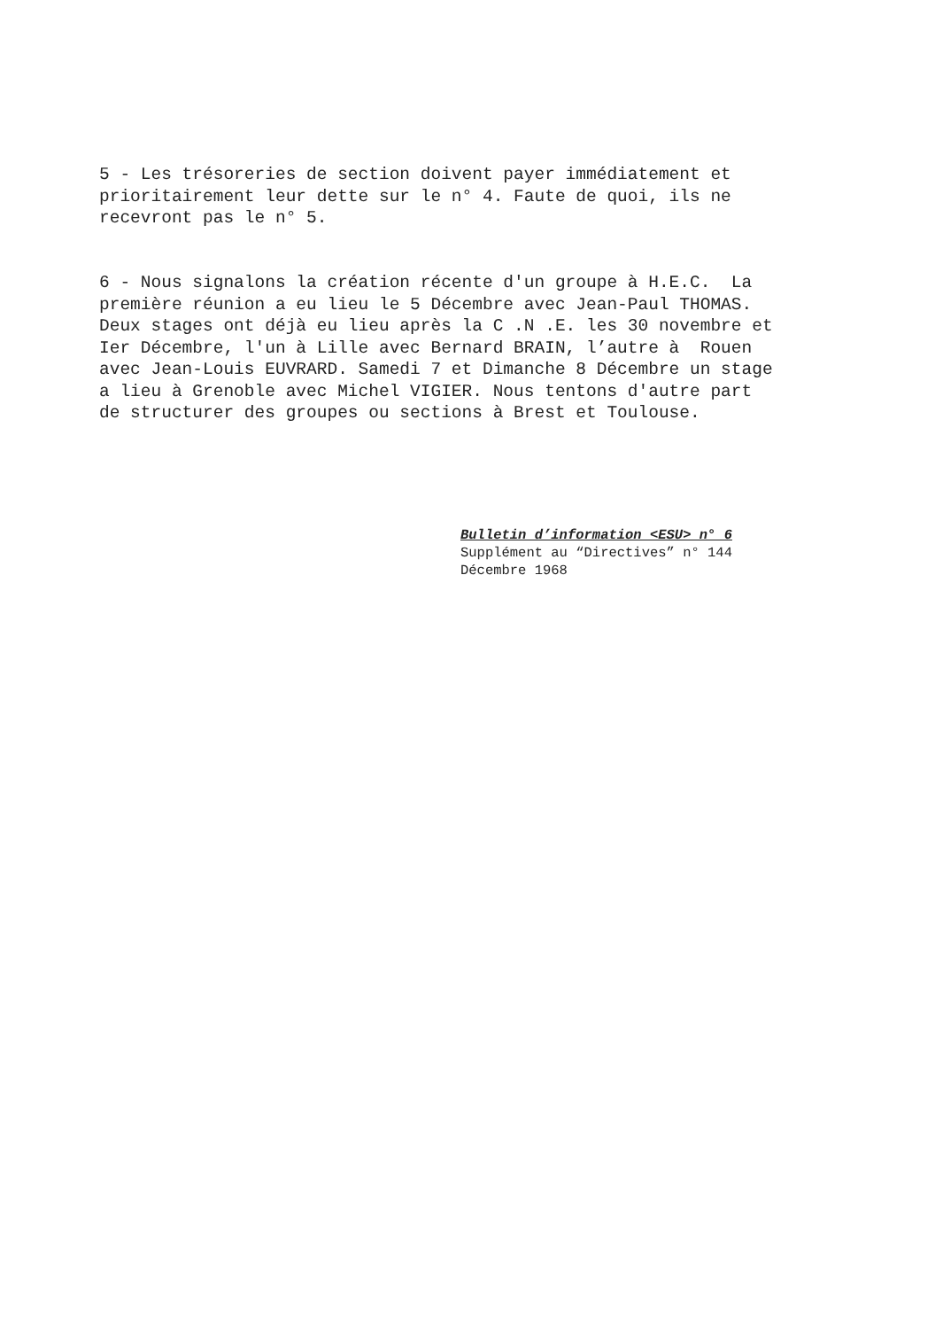5 - Les trésoreries de section doivent payer immédiatement et prioritairement leur dette sur le n° 4. Faute de quoi, ils ne recevront pas le n° 5.
6 - Nous signalons la création récente d'un groupe à H.E.C. La première réunion a eu lieu le 5 Décembre avec Jean-Paul THOMAS. Deux stages ont déjà eu lieu après la C .N .E. les 30 novembre et Ier Décembre, l'un à Lille avec Bernard BRAIN, l’autre à Rouen avec Jean-Louis EUVRARD. Samedi 7 et Dimanche 8 Décembre un stage a lieu à Grenoble avec Michel VIGIER. Nous tentons d'autre part de structurer des groupes ou sections à Brest et Toulouse.
Bulletin d’information <ESU> n° 6 Supplément au “Directives” n° 144 Décembre 1968